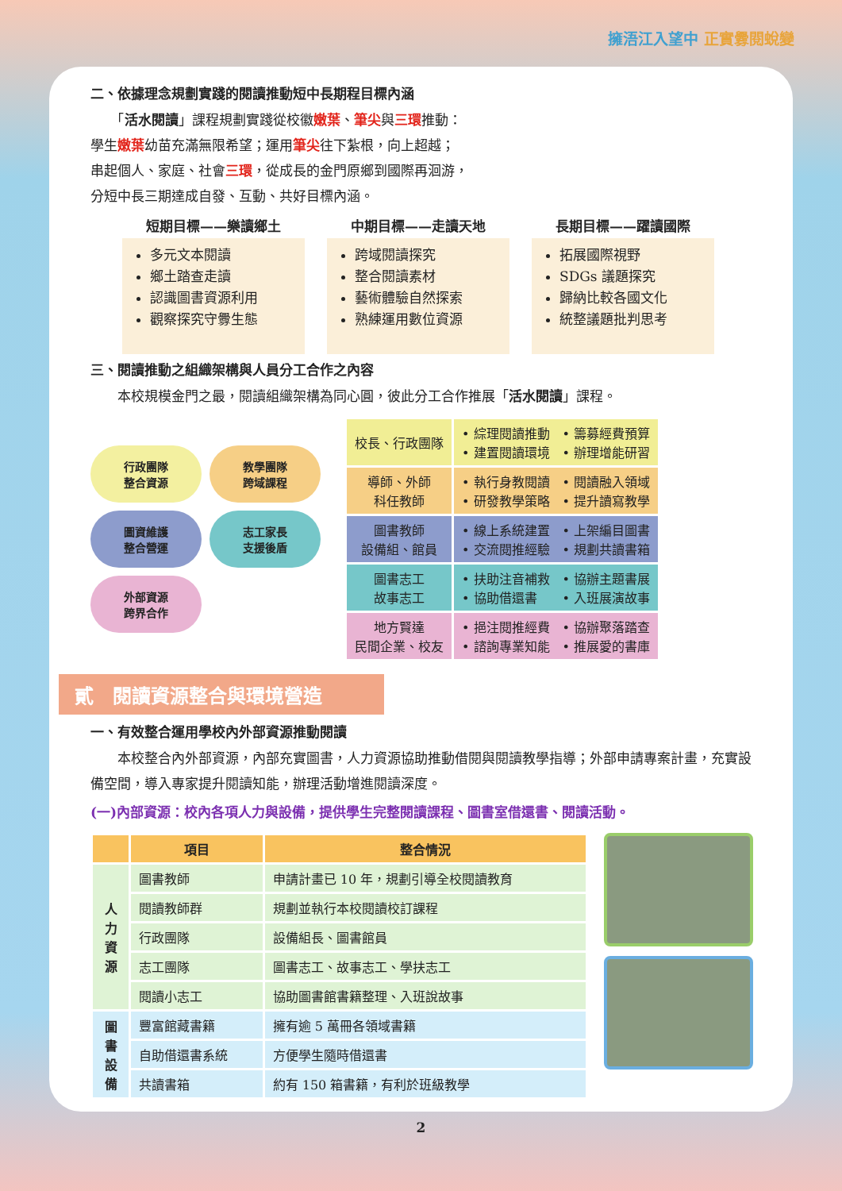擁浯江入望中 正實釁閱蛻變
二、依據理念規劃實踐的閱讀推動短中長期程目標內涵
　　「活水閱讀」課程規劃實踐從校徽嫩葉、筆尖與三環推動：
學生嫩葉幼苗充滿無限希望；運用筆尖往下紮根，向上超越；
串起個人、家庭、社會三環，從成長的金門原鄉到國際再洄游，
分短中長三期達成自發、互動、共好目標內涵。
短期目標——樂讀鄉土
多元文本閱讀
鄉土踏查走讀
認識圖書資源利用
觀察探究守釁生態
中期目標——走讀天地
跨域閱讀探究
整合閱讀素材
藝術體驗自然探索
熟練運用數位資源
長期目標——躍讀國際
拓展國際視野
SDGs 議題探究
歸納比較各國文化
統整議題批判思考
三、閱讀推動之組織架構與人員分工合作之內容
　　本校規模金門之最，閱讀組織架構為同心圓，彼此分工合作推展「活水閱讀」課程。
行政團隊
整合資源
教學團隊
跨域課程
圖資維護
整合營運
志工家長
支援後盾
外部資源
跨界合作
| 校長、行政團隊 | • 綜理閱讀推動 • 籌募經費預算 • 建置閱讀環境 • 辦理增能研習 |
| 導師、外師 科任教師 | • 執行身教閱讀 • 閱讀融入領域 • 研發教學策略 • 提升讀寫教學 |
| 圖書教師 設備組、館員 | • 線上系統建置 • 上架編目圖書 • 交流閱推經驗 • 規劃共讀書箱 |
| 圖書志工 故事志工 | • 扶助注音補救 • 協辦主題書展 • 協助借還書 • 入班展演故事 |
| 地方賢達 民間企業、校友 | • 挹注閱推經費 • 協辦聚落踏查 • 諮詢專業知能 • 推展愛的書庫 |
貳　閱讀資源整合與環境營造
一、有效整合運用學校內外部資源推動閱讀
　　本校整合內外部資源，內部充實圖書，人力資源協助推動借閱與閱讀教學指導；外部申請專案計畫，充實設備空間，導入專家提升閱讀知能，辦理活動增進閱讀深度。
(一)內部資源：校內各項人力與設備，提供學生完整閱讀課程、圖書室借還書、閱讀活動。
| | 項目 | 整合情況 |
| --- | --- | --- |
| 人 力 資 源 | 圖書教師 | 申請計畫已 10 年，規劃引導全校閱讀教育 |
| | 閱讀教師群 | 規劃並執行本校閱讀校訂課程 |
| | 行政團隊 | 設備組長、圖書館員 |
| | 志工團隊 | 圖書志工、故事志工、學扶志工 |
| | 閱讀小志工 | 協助圖書館書籍整理、入班說故事 |
| 圖 書 設 備 | 豐富館藏書籍 | 擁有逾 5 萬冊各領域書籍 |
| | 自助借還書系統 | 方便學生隨時借還書 |
| | 共讀書箱 | 約有 150 箱書籍，有利於班級教學 |
2